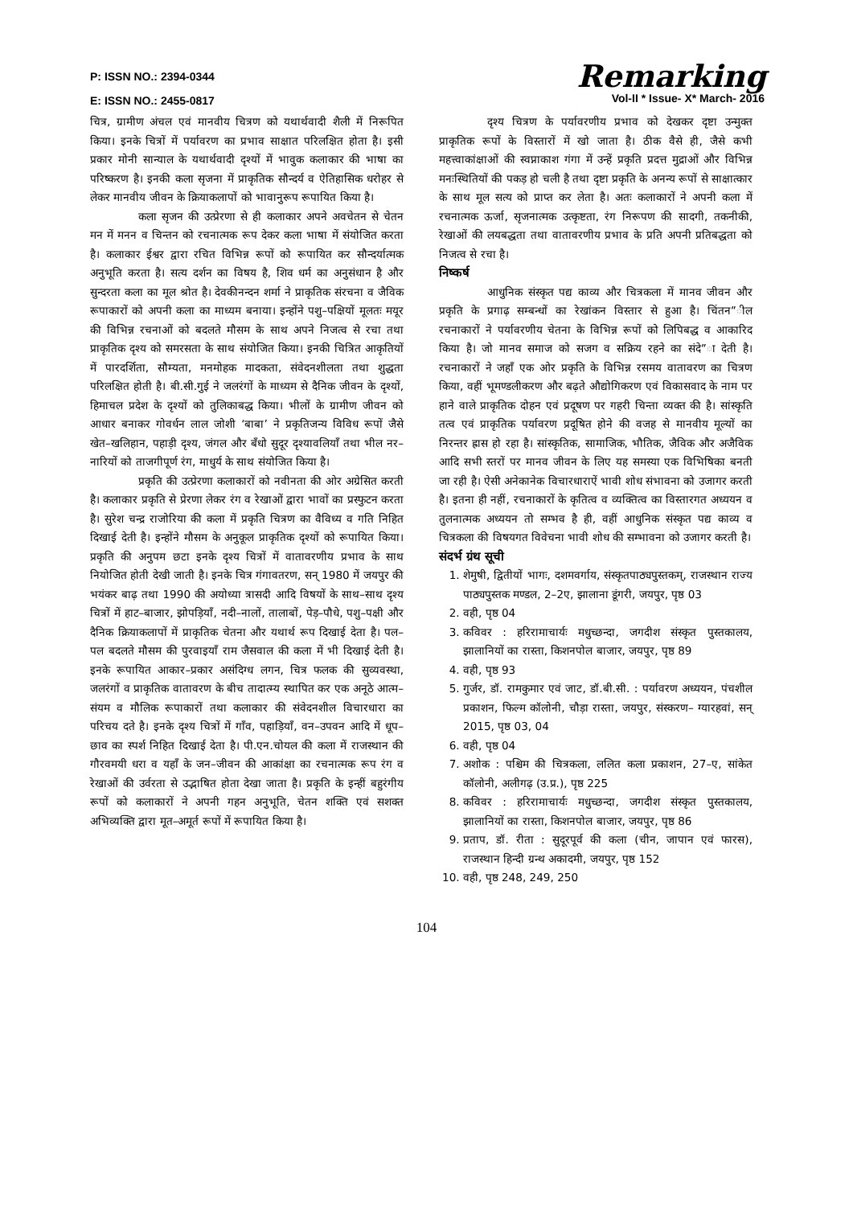P: ISSN NO.: 2394-0344
E: ISSN NO.: 2455-0817
Remarking
Vol-II * Issue- X* March- 2016
चित्र, ग्रामीण अंचल एवं मानवीय चित्रण को यथार्थवादी शैली में निरूपित किया। इनके चित्रों में पर्यावरण का प्रभाव साक्षात परिलक्षित होता है। इसी प्रकार मोनी सान्याल के यथार्थवादी दृश्यों में भावुक कलाकार की भाषा का परिष्करण है। इनकी कला सृजना में प्राकृतिक सौन्दर्य व ऐतिहासिक धरोहर से लेकर मानवीय जीवन के क्रियाकलापों को भावानुरूप रूपायित किया है।
कला सृजन की उत्प्रेरणा से ही कलाकार अपने अवचेतन से चेतन मन में मनन व चिन्तन को रचनात्मक रूप देकर कला भाषा में संयोजित करता है। कलाकार ईश्वर द्वारा रचित विभिन्न रूपों को रूपायित कर सौन्दर्यात्मक अनुभूति करता है। सत्य दर्शन का विषय है, शिव धर्म का अनुसंधान है और सुन्दरता कला का मूल श्रोत है। देवकीनन्दन शर्मा ने प्राकृतिक संरचना व जैविक रूपाकारों को अपनी कला का माध्यम बनाया। इन्होंने पशु–पक्षियों मूलतः मयूर की विभिन्न रचनाओं को बदलते मौसम के साथ अपने निजत्व से रचा तथा प्राकृतिक दृश्य को समरसता के साथ संयोजित किया। इनकी चित्रित आकृतियों में पारदर्शिता, सौम्यता, मनमोहक मादकता, संवेदनशीलता तथा शुद्धता परिलक्षित होती है। बी.सी.गुई ने जलरंगों के माध्यम से दैनिक जीवन के दृश्यों, हिमाचल प्रदेश के दृश्यों को तुलिकाबद्ध किया। भीलों के ग्रामीण जीवन को आधार बनाकर गोवर्धन लाल जोशी ‘बाबा’ ने प्रकृतिजन्य विविध रूपों जैसे खेत–खलिहान, पहाड़ी दृश्य, जंगल और बँधो सुदूर दृश्यावलियाँ तथा भील नर–नारियों को ताजगीपूर्ण रंग, माधुर्य के साथ संयोजित किया है।
प्रकृति की उत्प्रेरणा कलाकारों को नवीनता की ओर अग्रेसित करती है। कलाकार प्रकृति से प्रेरणा लेकर रंग व रेखाओं द्वारा भावों का प्रस्फुटन करता है। सुरेश चन्द्र राजोरिया की कला में प्रकृति चित्रण का वैविध्य व गति निहित दिखाई देती है। इन्होंने मौसम के अनुकूल प्राकृतिक दृश्यों को रूपायित किया। प्रकृति की अनुपम छटा इनके दृश्य चित्रों में वातावरणीय प्रभाव के साथ नियोजित होती देखी जाती है। इनके चित्र गंगावतरण, सन् 1980 में जयपुर की भयंकर बाढ़ तथा 1990 की अयोध्या त्रासदी आदि विषयों के साथ–साथ दृश्य चित्रों में हाट–बाजार, झोपड़ियाँ, नदी–नालों, तालाबों, पेड़–पौधे, पशु–पक्षी और दैनिक क्रियाकलापों में प्राकृतिक चेतना और यथार्थ रूप दिखाई देता है। पल–पल बदलते मौसम की पुरवाइयाँ राम जैसवाल की कला में भी दिखाई देती है। इनके रूपायित आकार–प्रकार असंदिग्ध लगन, चित्र फलक की सुव्यवस्था, जलरंगों व प्राकृतिक वातावरण के बीच तादात्म्य स्थापित कर एक अनूठे आत्म–संयम व मौलिक रूपाकारों तथा कलाकार की संवेदनशील विचारधारा का परिचय दते है। इनके दृश्य चित्रों में गाँव, पहाड़ियाँ, वन–उपवन आदि में धूप–छाव का स्पर्श निहित दिखाई देता है। पी.एन.चोयल की कला में राजस्थान की गौरवमयी धरा व यहाँ के जन–जीवन की आकांक्षा का रचनात्मक रूप रंग व रेखाओं की उर्वरता से उद्भाषित होता देखा जाता है। प्रकृति के इन्हीं बहुरंगीय रूपों को कलाकारों ने अपनी गहन अनुभूति, चेतन शक्ति एवं सशक्त अभिव्यक्ति द्वारा मूत–अमूर्त रूपों में रूपायित किया है।
दृश्य चित्रण के पर्यावरणीय प्रभाव को देखकर दृष्टा उन्मुक्त प्राकृतिक रूपों के विस्तारों में खो जाता है। ठीक वैसे ही, जैसे कभी महत्त्वाकांक्षाओं की स्वप्नाकाश गंगा में उन्हें प्रकृति प्रदत्त मुद्राओं और विभिन्न मनःस्थितियों की पकड़ हो चली है तथा दृष्टा प्रकृति के अनन्य रूपों से साक्षात्कार के साथ मूल सत्य को प्राप्त कर लेता है। अतः कलाकारों ने अपनी कला में रचनात्मक ऊर्जा, सृजनात्मक उत्कृष्टता, रंग निरूपण की सादगी, तकनीकी, रेखाओं की लयबद्धता तथा वातावरणीय प्रभाव के प्रति अपनी प्रतिबद्धता को निजत्व से रचा है।
निष्कर्ष
आधुनिक संस्कृत पद्य काव्य और चित्रकला में मानव जीवन और प्रकृति के प्रगाढ़ सम्बन्धों का रेखांकन विस्तार से हुआ है। चिंतन”ील रचनाकारों ने पर्यावरणीय चेतना के विभिन्न रूपों को लिपिबद्ध व आकारिद किया है। जो मानव समाज को सजग व सक्रिय रहने का संदे”ा देती है। रचनाकारों ने जहाँ एक ओर प्रकृति के विभिन्न रसमय वातावरण का चित्रण किया, वहीं भूमण्डलीकरण और बढ़ते औद्योगिकरण एवं विकासवाद के नाम पर हाने वाले प्राकृतिक दोहन एवं प्रदूषण पर गहरी चिन्ता व्यक्त की है। सांस्कृति तत्व एवं प्राकृतिक पर्यावरण प्रदूषित होने की वजह से मानवीय मूल्यों का निरन्तर ह्रास हो रहा है। सांस्कृतिक, सामाजिक, भौतिक, जैविक और अजैविक आदि सभी स्तरों पर मानव जीवन के लिए यह समस्या एक विभिषिका बनती जा रही है। ऐसी अनेकानेक विचारधाराऐं भावी शोध संभावना को उजागर करती है। इतना ही नहीं, रचनाकारों के कृतित्व व व्यक्तित्व का विस्तारगत अध्ययन व तुलनात्मक अध्ययन तो सम्भव है ही, वहीं आधुनिक संस्कृत पद्य काव्य व चित्रकला की विषयगत विवेचना भावी शोध की सम्भावना को उजागर करती है।
संदर्भ ग्रंथ सूची
1. शेमुषी, द्वितीयों भागः, दशमवर्गाय, संस्कृतपाठ्यपुस्तकम्, राजस्थान राज्य पाठ्यपुस्तक मण्डल, 2–2ए, झालाना डूंगरी, जयपुर, पृष्ठ 03
2. वही, पृष्ठ 04
3. कविवर : हरिरामाचार्यः मधुच्छन्दा, जगदीश संस्कृत पुस्तकालय, झालानियों का रास्ता, किशनपोल बाजार, जयपुर, पृष्ठ 89
4. वही, पृष्ठ 93
5. गुर्जर, डॉ. रामकुमार एवं जाट, डॉ.बी.सी. : पर्यावरण अध्ययन, पंचशील प्रकाशन, फिल्म कॉलोनी, चौड़ा रास्ता, जयपुर, संस्करण– ग्यारहवां, सन् 2015, पृष्ठ 03, 04
6. वही, पृष्ठ 04
7. अशोक : पश्चिम की चित्रकला, ललित कला प्रकाशन, 27–ए, सांकेत कॉलोनी, अलीगढ़ (उ.प्र.), पृष्ठ 225
8. कविवर : हरिरामाचार्यः मधुच्छन्दा, जगदीश संस्कृत पुस्तकालय, झालानियों का रास्ता, किशनपोल बाजार, जयपुर, पृष्ठ 86
9. प्रताप, डॉ. रीता : सुदूरपूर्व की कला (चीन, जापान एवं फारस), राजस्थान हिन्दी ग्रन्थ अकादमी, जयपुर, पृष्ठ 152
10. वही, पृष्ठ 248, 249, 250
104